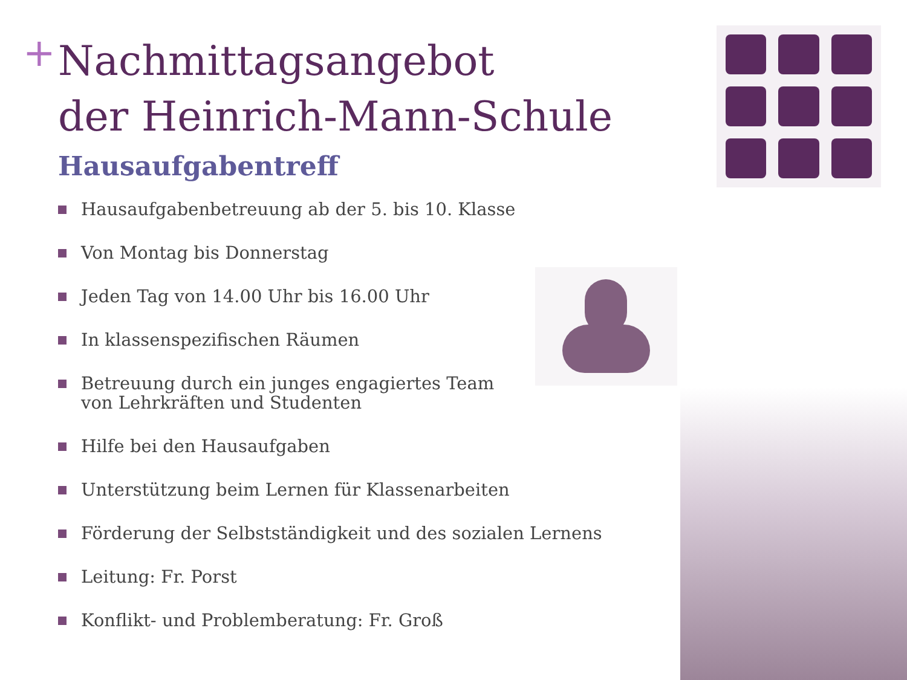+
Nachmittagsangebot
der Heinrich-Mann-Schule
Hausaufgabentreff
Hausaufgabenbetreuung ab der 5. bis 10. Klasse
Von Montag bis Donnerstag
Jeden Tag von 14.00 Uhr bis 16.00 Uhr
In klassenspezifischen Räumen
Betreuung durch ein junges engagiertes Team
von Lehrkräften und Studenten
Hilfe bei den Hausaufgaben
Unterstützung beim Lernen für Klassenarbeiten
Förderung der Selbstständigkeit und des sozialen Lernens
Leitung: Fr. Porst
Konflikt- und Problemberatung: Fr. Groß